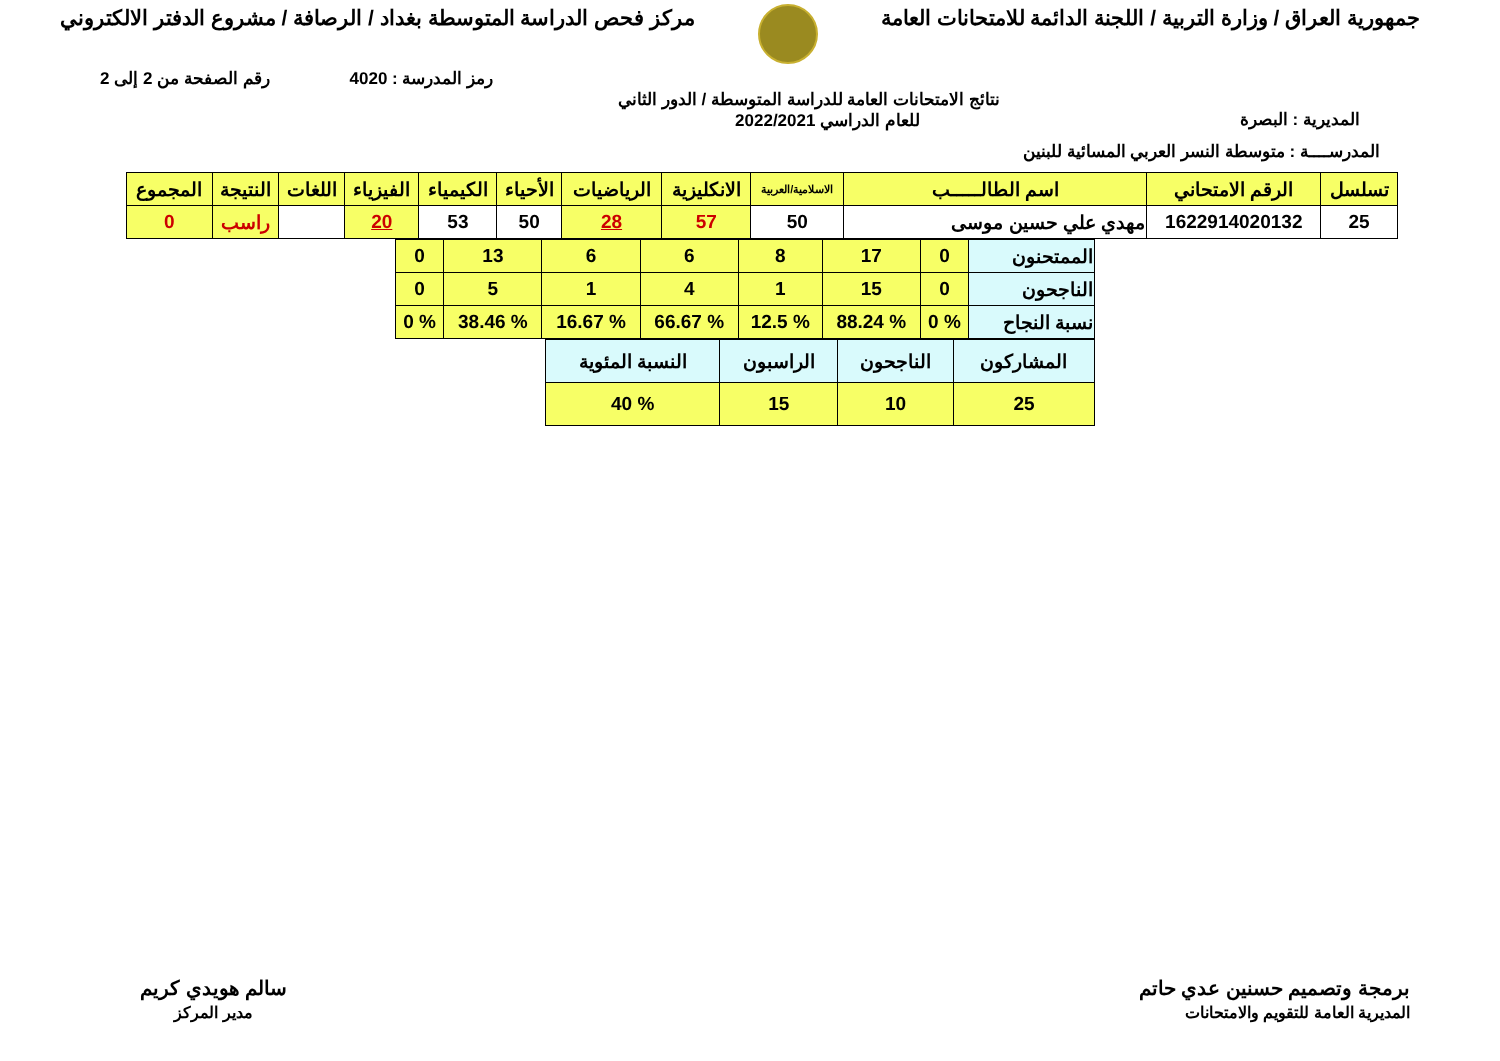جمهورية العراق / وزارة التربية / اللجنة الدائمة للامتحانات العامة
مركز فحص الدراسة المتوسطة بغداد / الرصافة / مشروع الدفتر الالكتروني
رمز المدرسة : 4020 رقم الصفحة من 2 إلى 2
المديرية : البصرة نتائج الامتحانات العامة للدراسة المتوسطة / الدور الثاني
للعام الدراسي 2022/2021
المدرســــة : متوسطة النسر العربي المسائية للبنين
| تسلسل | الرقم الامتحاني | اسم الطالـــــب | الاسلامية/العربية | الانكليزية | الرياضيات | الأحياء | الكيمياء | الفيزياء | اللغات | النتيجة | المجموع |
| --- | --- | --- | --- | --- | --- | --- | --- | --- | --- | --- | --- |
| 25 | 1622914020132 | مهدي علي حسين موسى | 50 | 57 | 28 | 50 | 53 | 20 | | راسب | 0 |
| الممتحنون | 0 | 17 | 8 | 6 | 6 | 13 | 0 |
| الناجحون | 0 | 15 | 1 | 4 | 1 | 5 | 0 |
| نسبة النجاح | % 0 | % 88.24 | % 12.5 | % 66.67 | % 16.67 | % 38.46 | % 0 |
| المشاركون | الناجحون | الراسبون | النسبة المئوية |
| 25 | 10 | 15 | % 40 |
برمجة وتصميم حسنين عدي حاتم
المديرية العامة للتقويم والامتحانات
سالم هويدي كريم
مدير المركز